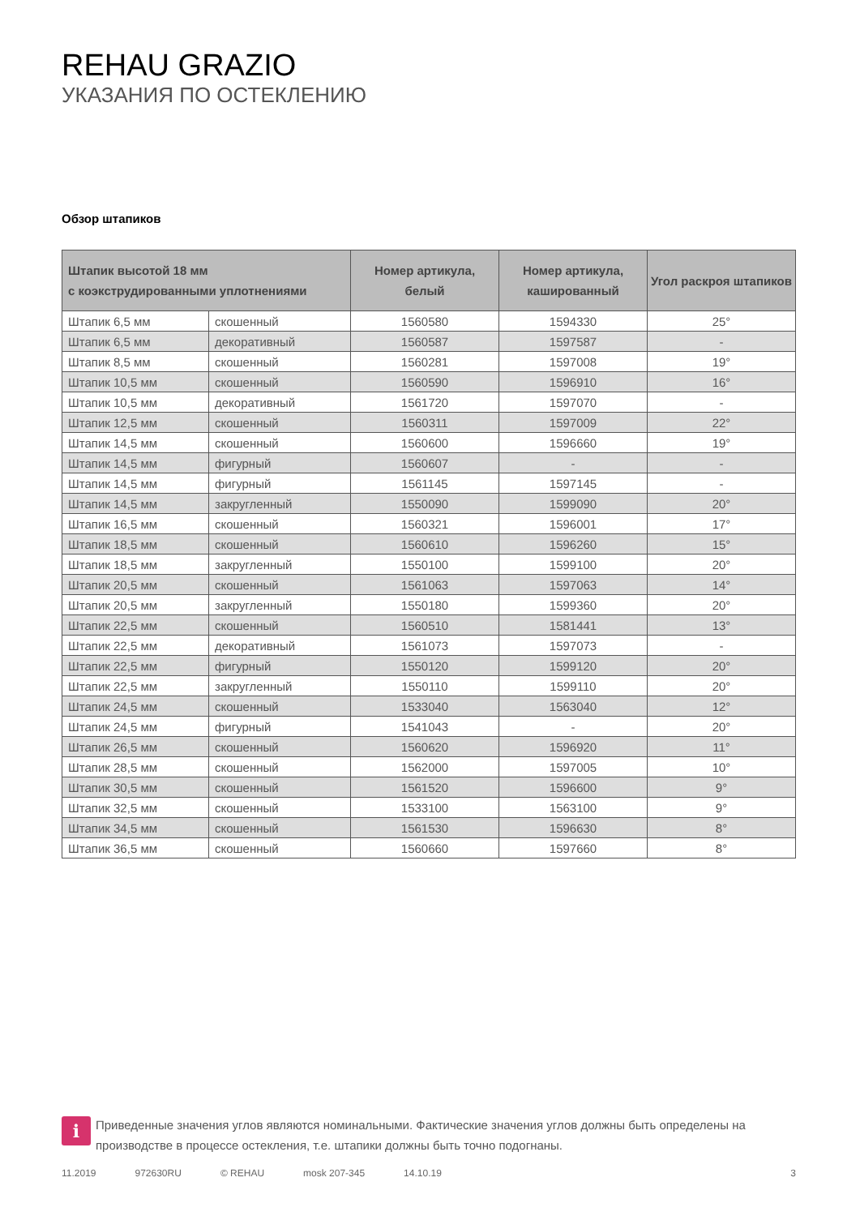REHAU GRAZIO
УКАЗАНИЯ ПО ОСТЕКЛЕНИЮ
Обзор штапиков
| Штапик высотой 18 мм с коэкструдированными уплотнениями | | Номер артикула, белый | Номер артикула, кашированный | Угол раскроя штапиков |
| --- | --- | --- | --- | --- |
| Штапик 6,5 мм | скошенный | 1560580 | 1594330 | 25° |
| Штапик 6,5 мм | декоративный | 1560587 | 1597587 | - |
| Штапик 8,5 мм | скошенный | 1560281 | 1597008 | 19° |
| Штапик 10,5 мм | скошенный | 1560590 | 1596910 | 16° |
| Штапик 10,5 мм | декоративный | 1561720 | 1597070 | - |
| Штапик 12,5 мм | скошенный | 1560311 | 1597009 | 22° |
| Штапик 14,5 мм | скошенный | 1560600 | 1596660 | 19° |
| Штапик 14,5 мм | фигурный | 1560607 | - | - |
| Штапик 14,5 мм | фигурный | 1561145 | 1597145 | - |
| Штапик 14,5 мм | закругленный | 1550090 | 1599090 | 20° |
| Штапик 16,5 мм | скошенный | 1560321 | 1596001 | 17° |
| Штапик 18,5 мм | скошенный | 1560610 | 1596260 | 15° |
| Штапик 18,5 мм | закругленный | 1550100 | 1599100 | 20° |
| Штапик 20,5 мм | скошенный | 1561063 | 1597063 | 14° |
| Штапик 20,5 мм | закругленный | 1550180 | 1599360 | 20° |
| Штапик 22,5 мм | скошенный | 1560510 | 1581441 | 13° |
| Штапик 22,5 мм | декоративный | 1561073 | 1597073 | - |
| Штапик 22,5 мм | фигурный | 1550120 | 1599120 | 20° |
| Штапик 22,5 мм | закругленный | 1550110 | 1599110 | 20° |
| Штапик 24,5 мм | скошенный | 1533040 | 1563040 | 12° |
| Штапик 24,5 мм | фигурный | 1541043 | - | 20° |
| Штапик 26,5 мм | скошенный | 1560620 | 1596920 | 11° |
| Штапик 28,5 мм | скошенный | 1562000 | 1597005 | 10° |
| Штапик 30,5 мм | скошенный | 1561520 | 1596600 | 9° |
| Штапик 32,5 мм | скошенный | 1533100 | 1563100 | 9° |
| Штапик 34,5 мм | скошенный | 1561530 | 1596630 | 8° |
| Штапик 36,5 мм | скошенный | 1560660 | 1597660 | 8° |
i
Приведенные значения углов являются номинальными. Фактические значения углов должны быть определены на производстве в процессе остекления, т.е. штапики должны быть точно подогнаны.
11.2019 972630RU © REHAU mosk 207-345 14.10.19 3